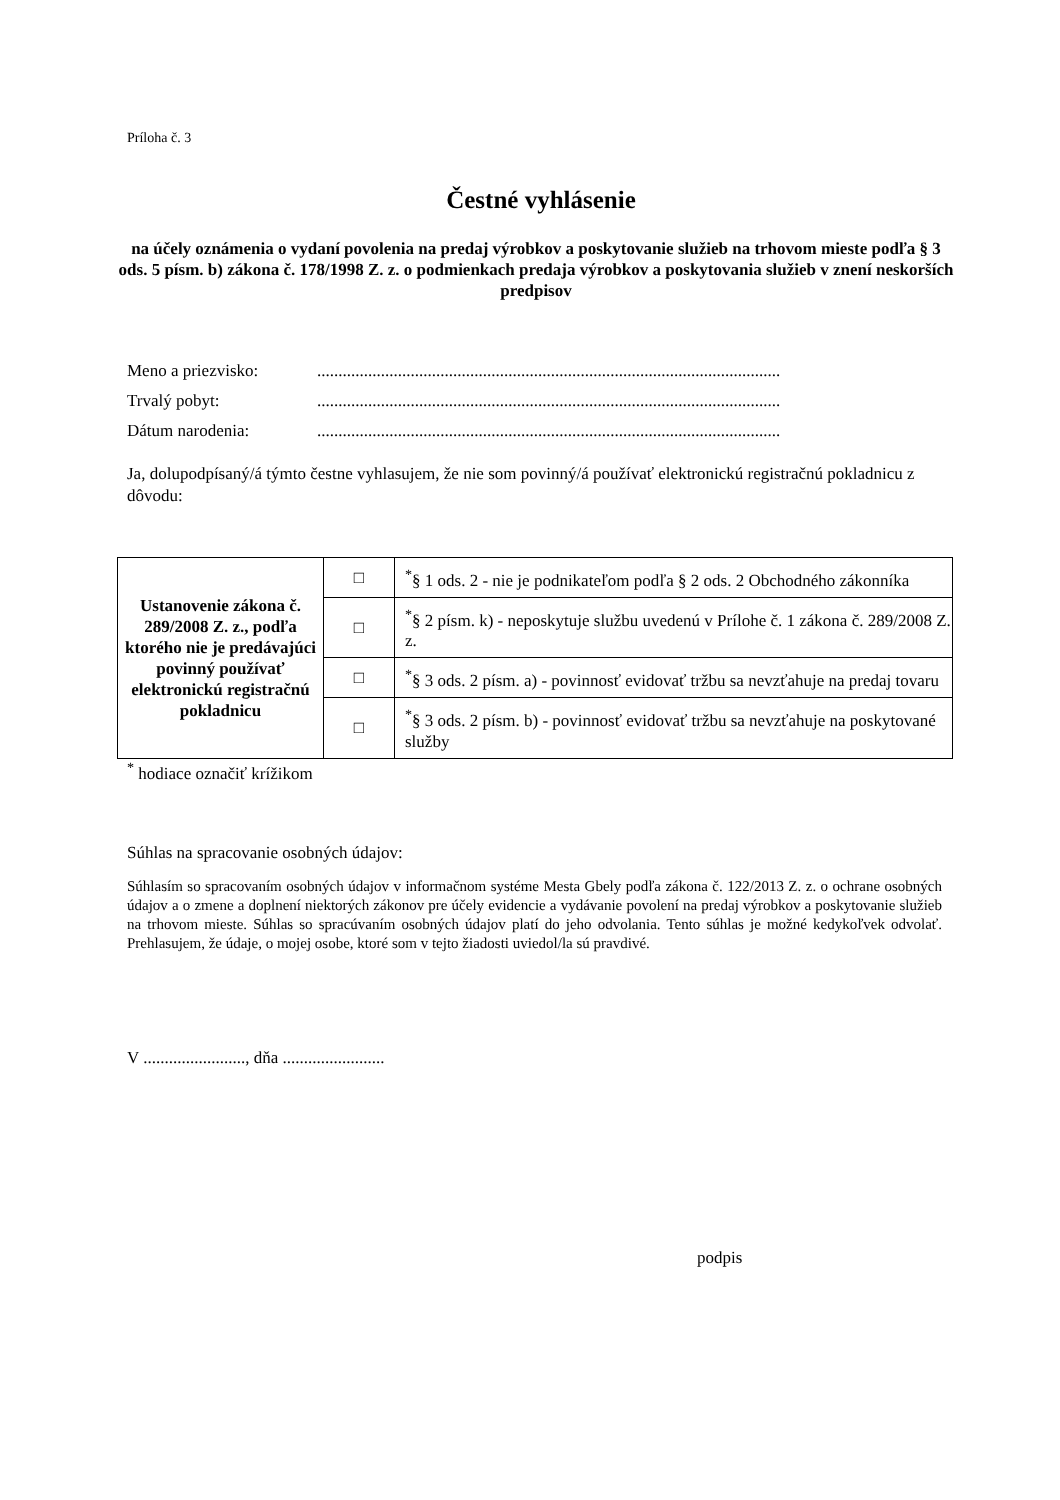Príloha č. 3
Čestné vyhlásenie
na účely oznámenia o vydaní povolenia na predaj výrobkov a poskytovanie služieb na trhovom mieste podľa § 3 ods. 5 písm. b) zákona č. 178/1998 Z. z. o podmienkach predaja výrobkov a poskytovania služieb v znení neskorších predpisov
Meno a priezvisko:.............................................................................................................
Trvalý pobyt:.............................................................................................................
Dátum narodenia:.............................................................................................................
Ja, dolupodpísaný/á týmto čestne vyhlasujem, že nie som povinný/á používať elektronickú registračnú pokladnicu z dôvodu:
| Ustanovenie zákona č. 289/2008 Z. z., podľa ktorého nie je predávajúci povinný používať elektronickú registračnú pokladnicu | □ | <sup>*</sup> § 1 ods. 2 - nie je podnikateľom podľa § 2 ods. 2 Obchodného zákonníka |
| | □ | <sup>*</sup> § 2 písm. k) - neposkytuje službu uvedenú v Prílohe č. 1 zákona č. 289/2008 Z. z. |
| | □ | <sup>*</sup> § 3 ods. 2 písm. a) - povinnosť evidovať tržbu sa nevzťahuje na predaj tovaru |
| | □ | <sup>*</sup> § 3 ods. 2 písm. b) - povinnosť evidovať tržbu sa nevzťahuje na poskytované služby |
<sup>*</sup> hodiace označiť krížikom
Súhlas na spracovanie osobných údajov:
Súhlasím so spracovaním osobných údajov v informačnom systéme Mesta Gbely podľa zákona č. 122/2013 Z. z. o ochrane osobných údajov a o zmene a doplnení niektorých zákonov pre účely evidencie a vydávanie povolení na predaj výrobkov a poskytovanie služieb na trhovom mieste. Súhlas so spracúvaním osobných údajov platí do jeho odvolania. Tento súhlas je možné kedykoľvek odvolať. Prehlasujem, že údaje, o mojej osobe, ktoré som v tejto žiadosti uviedol/la sú pravdivé.
V ........................, dňa ........................
podpis